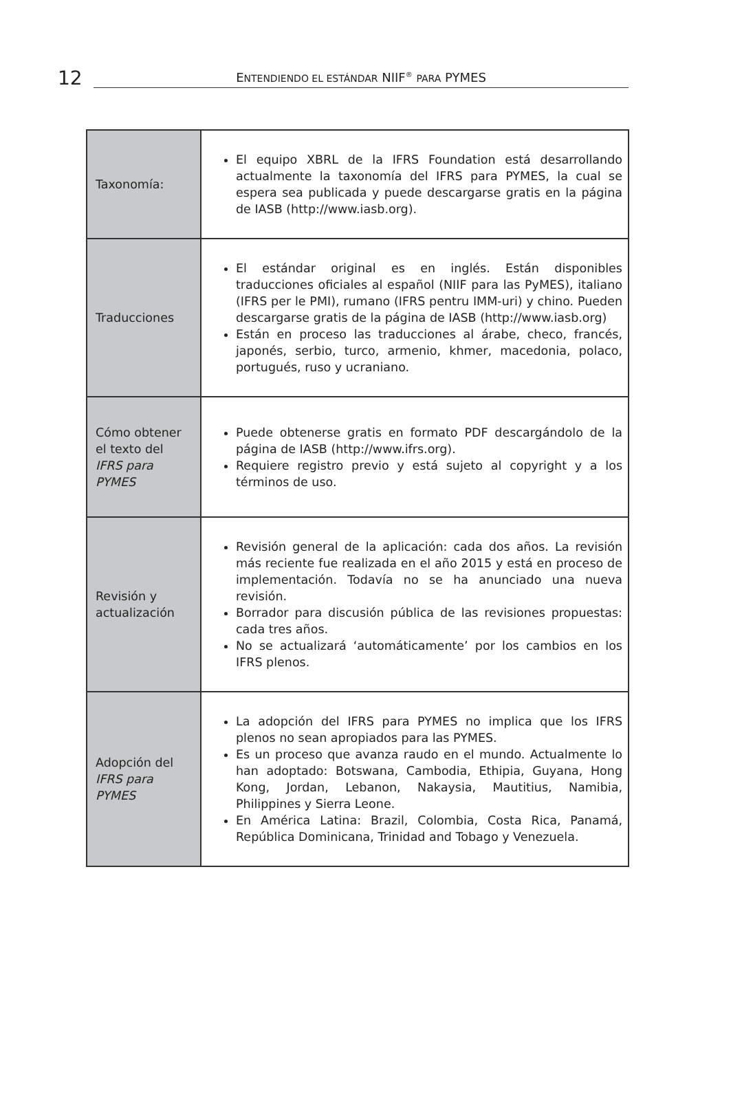12
ENTENDIENDO EL ESTÁNDAR NIIF<sup>®</sup> PARA PYMES
| Taxonomía: | El equipo XBRL de la IFRS Foundation está desarrollando actualmente la taxonomía del IFRS para PYMES, la cual se espera sea publicada y puede descargarse gratis en la página de IASB (http://www.iasb.org). |
| Traducciones | El estándar original es en inglés. Están disponibles traducciones oficiales al español (NIIF para las PyMES), italiano (IFRS per le PMI), rumano (IFRS pentru IMM-uri) y chino. Pueden descargarse gratis de la página de IASB (http://www.iasb.org) Están en proceso las traducciones al árabe, checo, francés, japonés, serbio, turco, armenio, khmer, macedonia, polaco, portugués, ruso y ucraniano. |
| Cómo obtener el texto del IFRS para PYMES | Puede obtenerse gratis en formato PDF descargándolo de la página de IASB (http://www.ifrs.org). Requiere registro previo y está sujeto al copyright y a los términos de uso. |
| Revisión y actualización | Revisión general de la aplicación: cada dos años. La revisión más reciente fue realizada en el año 2015 y está en proceso de implementación. Todavía no se ha anunciado una nueva revisión. Borrador para discusión pública de las revisiones propuestas: cada tres años. No se actualizará ‘automáticamente’ por los cambios en los IFRS plenos. |
| Adopción del IFRS para PYMES | La adopción del IFRS para PYMES no implica que los IFRS plenos no sean apropiados para las PYMES. Es un proceso que avanza raudo en el mundo. Actualmente lo han adoptado: Botswana, Cambodia, Ethipia, Guyana, Hong Kong, Jordan, Lebanon, Nakaysia, Mautitius, Namibia, Philippines y Sierra Leone. En América Latina: Brazil, Colombia, Costa Rica, Panamá, República Dominicana, Trinidad and Tobago y Venezuela. |